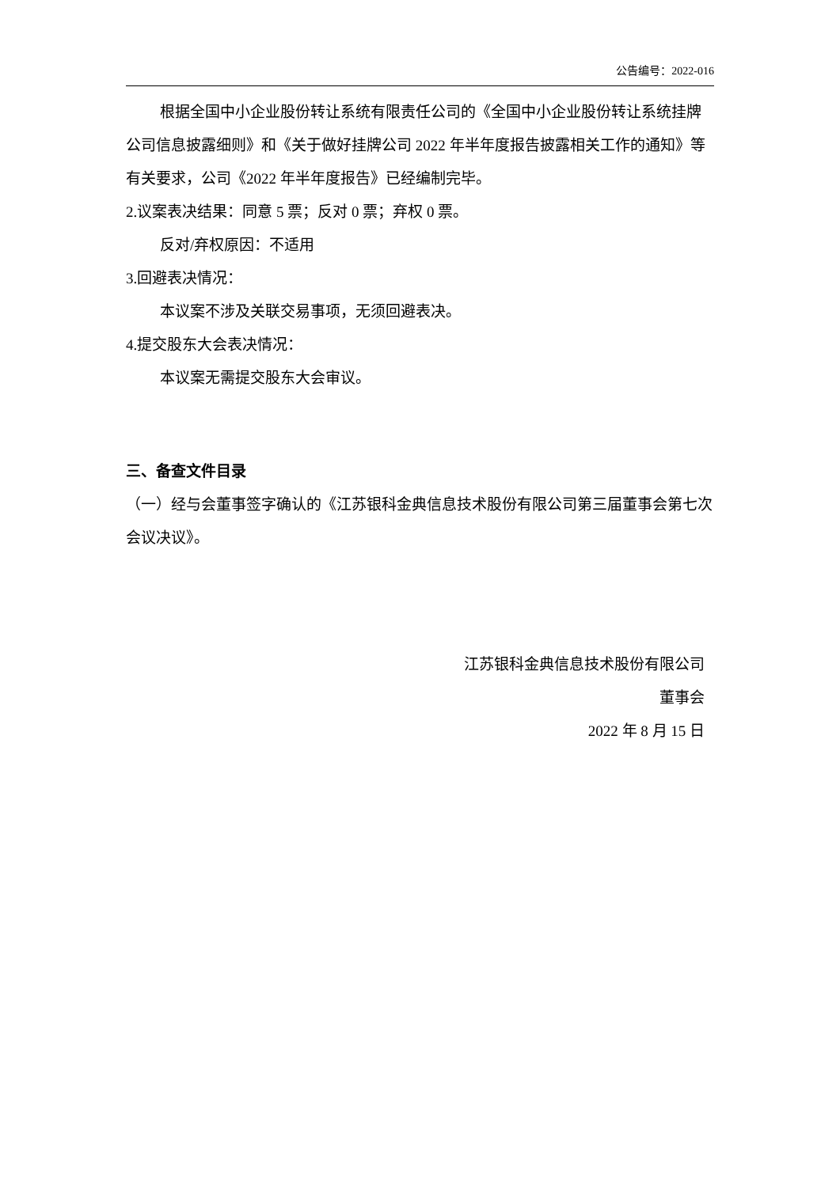公告编号：2022-016
根据全国中小企业股份转让系统有限责任公司的《全国中小企业股份转让系统挂牌公司信息披露细则》和《关于做好挂牌公司 2022 年半年度报告披露相关工作的通知》等有关要求，公司《2022 年半年度报告》已经编制完毕。
2.议案表决结果：同意 5 票；反对 0 票；弃权 0 票。
反对/弃权原因：不适用
3.回避表决情况：
本议案不涉及关联交易事项，无须回避表决。
4.提交股东大会表决情况：
本议案无需提交股东大会审议。
三、备查文件目录
（一）经与会董事签字确认的《江苏银科金典信息技术股份有限公司第三届董事会第七次会议决议》。
江苏银科金典信息技术股份有限公司
董事会
2022 年 8 月 15 日